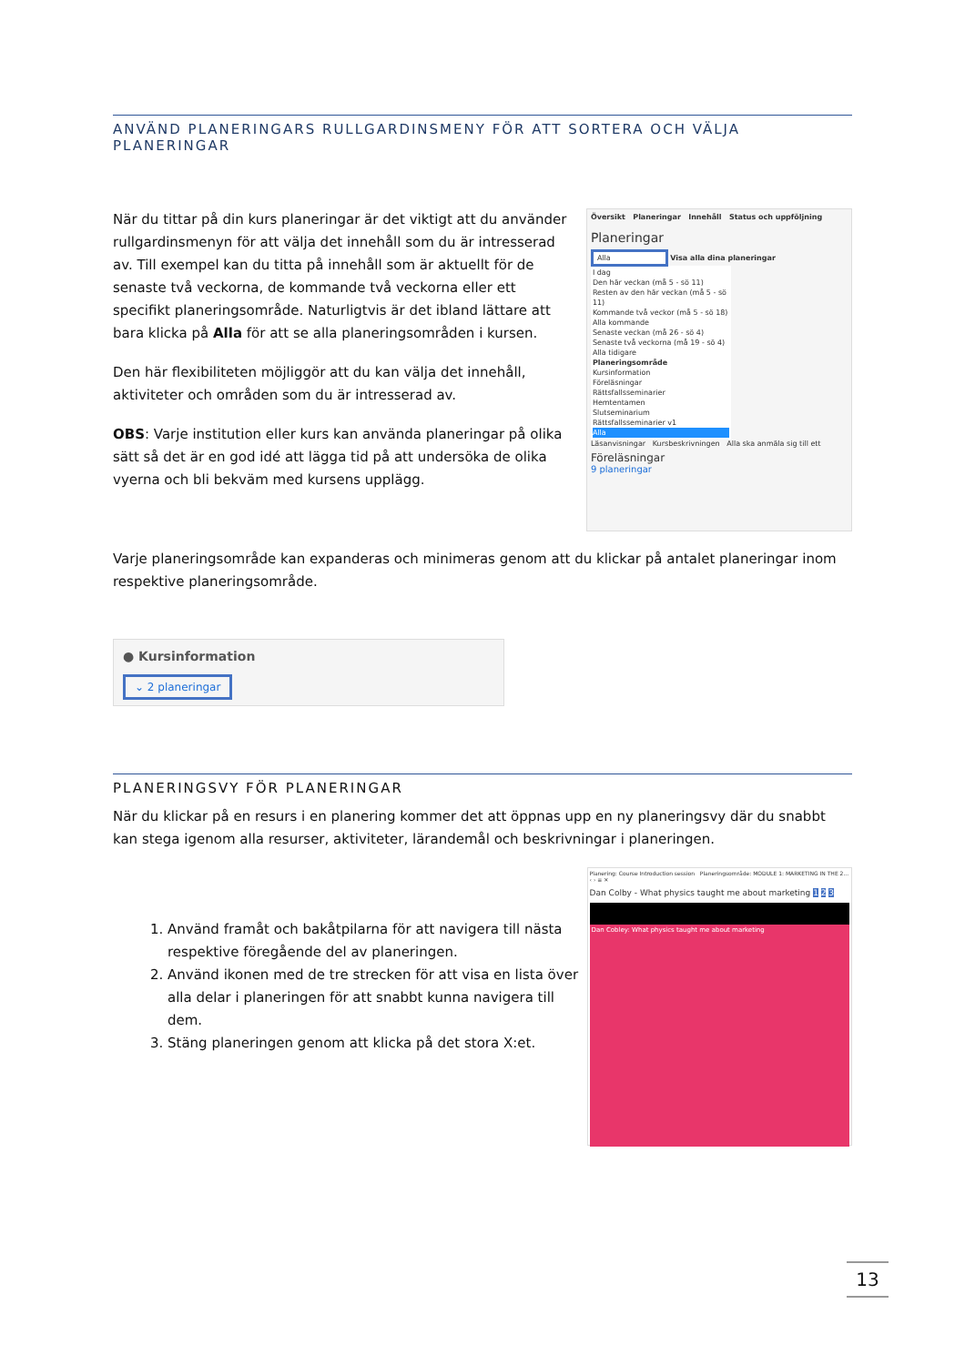ANVÄND PLANERINGARS RULLGARDINSMENY FÖR ATT SORTERA OCH VÄLJA PLANERINGAR
När du tittar på din kurs planeringar är det viktigt att du använder rullgardinsmenyn för att välja det innehåll som du är intresserad av. Till exempel kan du titta på innehåll som är aktuellt för de senaste två veckorna, de kommande två veckorna eller ett specifikt planeringsområde. Naturligtvis är det ibland lättare att bara klicka på Alla för att se alla planeringsområden i kursen.
Den här flexibiliteten möjliggör att du kan välja det innehåll, aktiviteter och områden som du är intresserad av.
OBS: Varje institution eller kurs kan använda planeringar på olika sätt så det är en god idé att lägga tid på att undersöka de olika vyerna och bli bekväm med kursens upplägg.
Översikt Planeringar Innehåll Status och uppföljning
Planeringar
Alla Visa alla dina planeringar
I dag
Den här veckan (må 5 - sö 11)
Resten av den här veckan (må 5 - sö 11)
Kommande två veckor (må 5 - sö 18)
Alla kommande
Senaste veckan (må 26 - sö 4)
Senaste två veckorna (må 19 - sö 4)
Alla tidigare
Planeringsområde
Kursinformation
Föreläsningar
Rättsfallsseminarier
Hemtentamen
Slutseminarium
Rättsfallsseminarier v1
Alla
Läsanvisningar Kursbeskrivningen Alla ska anmäla sig till ett
Föreläsningar
9 planeringar
Varje planeringsområde kan expanderas och minimeras genom att du klickar på antalet planeringar inom respektive planeringsområde.
● Kursinformation
⌄ 2 planeringar
PLANERINGSVY FÖR PLANERINGAR
När du klickar på en resurs i en planering kommer det att öppnas upp en ny planeringsvy där du snabbt kan stega igenom alla resurser, aktiviteter, lärandemål och beskrivningar i planeringen.
1. Använd framåt och bakåtpilarna för att navigera till nästa respektive föregående del av planeringen.
2. Använd ikonen med de tre strecken för att visa en lista över alla delar i planeringen för att snabbt kunna navigera till dem.
3. Stäng planeringen genom att klicka på det stora X:et.
Planering: Course Introduction session Planeringsområde: MODULE 1: MARKETING IN THE 2... ‹ › ≡ ✕
Dan Colby - What physics taught me about marketing 1 2 3
Dan Cobley: What physics taught me about marketing
13